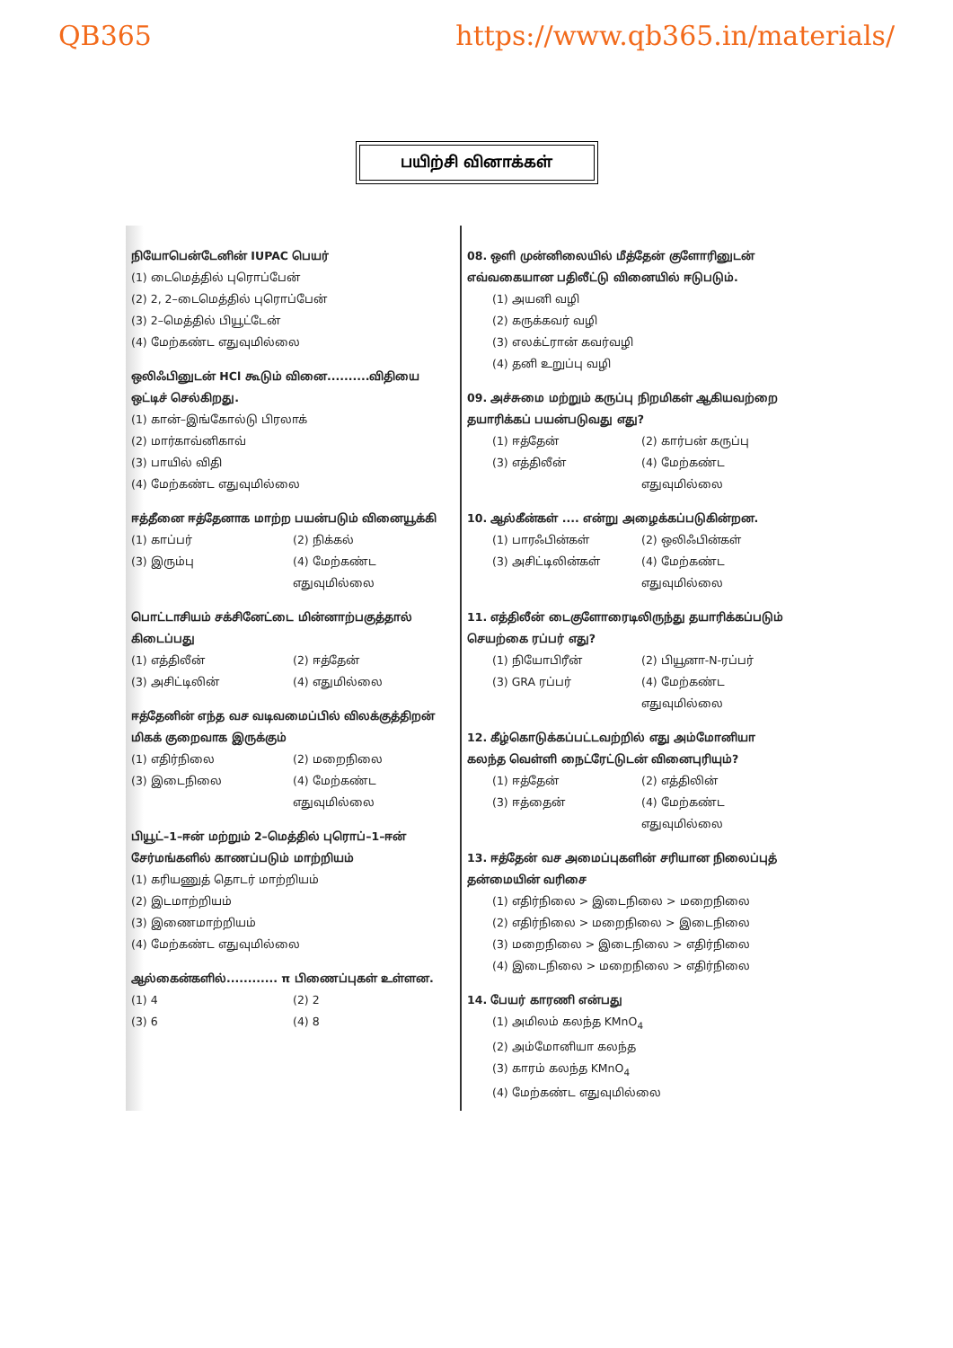QB365 https://www.qb365.in/materials/
பயிற்சி வினாக்கள்
நியோபென்டேனின் IUPAC பெயர்
(1) டைமெத்தில் புரொப்பேன்
(2) 2, 2–டைமெத்தில் புரொப்பேன்
(3) 2–மெத்தில் பியூட்டேன்
(4) மேற்கண்ட எதுவுமில்லை
ஒலிஃபினுடன் HCl கூடும் வினை..........விதியை ஒட்டிச் செல்கிறது.
(1) கான்–இங்கோல்டு பிரலாக்
(2) மார்காவ்னிகாவ்
(3) பாயில் விதி
(4) மேற்கண்ட எதுவுமில்லை
ஈத்தீனை ஈத்தேனாக மாற்ற பயன்படும் வினையூக்கி
(1) காப்பர்
(2) நிக்கல்
(3) இரும்பு
(4) மேற்கண்ட எதுவுமில்லை
பொட்டாசியம் சக்சினேட்டை மின்னாற்பகுத்தால் கிடைப்பது
(1) எத்திலீன்
(2) ஈத்தேன்
(3) அசிட்டிலின்
(4) எதுமில்லை
ஈத்தேனின் எந்த வச வடிவமைப்பில் விலக்குத்திறன் மிகக் குறைவாக இருக்கும்
(1) எதிர்நிலை
(2) மறைநிலை
(3) இடைநிலை
(4) மேற்கண்ட எதுவுமில்லை
பியூட்–1–ஈன் மற்றும் 2–மெத்தில் புரொப்–1–ஈன் சேர்மங்களில் காணப்படும் மாற்றியம்
(1) கரியணுத் தொடர் மாற்றியம்
(2) இடமாற்றியம்
(3) இணைமாற்றியம்
(4) மேற்கண்ட எதுவுமில்லை
ஆல்கைன்களில்............ π பிணைப்புகள் உள்ளன.
(1) 4
(2) 2
(3) 6
(4) 8
08. ஒளி முன்னிலையில் மீத்தேன் குளோரினுடன் எவ்வகையான பதிலீட்டு வினையில் ஈடுபடும்.
(1) அயனி வழி
(2) கருக்கவர் வழி
(3) எலக்ட்ரான் கவர்வழி
(4) தனி உறுப்பு வழி
09. அச்சுமை மற்றும் கருப்பு நிறமிகள் ஆகியவற்றை தயாரிக்கப் பயன்படுவது எது?
(1) ஈத்தேன்
(2) கார்பன் கருப்பு
(3) எத்திலீன்
(4) மேற்கண்ட எதுவுமில்லை
10. ஆல்கீன்கள் .... என்று அழைக்கப்படுகின்றன.
(1) பாரஃபின்கள்
(2) ஒலிஃபின்கள்
(3) அசிட்டிலின்கள்
(4) மேற்கண்ட எதுவுமில்லை
11. எத்திலீன் டைகுளோரைடிலிருந்து தயாரிக்கப்படும் செயற்கை ரப்பர் எது?
(1) நியோபிரீன்
(2) பியூனா-N-ரப்பர்
(3) GRA ரப்பர்
(4) மேற்கண்ட எதுவுமில்லை
12. கீழ்கொடுக்கப்பட்டவற்றில் எது அம்மோனியா கலந்த வெள்ளி நைட்ரேட்டுடன் வினைபுரியும்?
(1) ஈத்தேன்
(2) எத்திலின்
(3) ஈத்தைன்
(4) மேற்கண்ட எதுவுமில்லை
13. ஈத்தேன் வச அமைப்புகளின் சரியான நிலைப்புத் தன்மையின் வரிசை
(1) எதிர்நிலை > இடைநிலை > மறைநிலை
(2) எதிர்நிலை > மறைநிலை > இடைநிலை
(3) மறைநிலை > இடைநிலை > எதிர்நிலை
(4) இடைநிலை > மறைநிலை > எதிர்நிலை
14. பேயர் காரணி என்பது
(1) அமிலம் கலந்த KMnO<sub>4</sub>
(2) அம்மோனியா கலந்த
(3) காரம் கலந்த KMnO<sub>4</sub>
(4) மேற்கண்ட எதுவுமில்லை